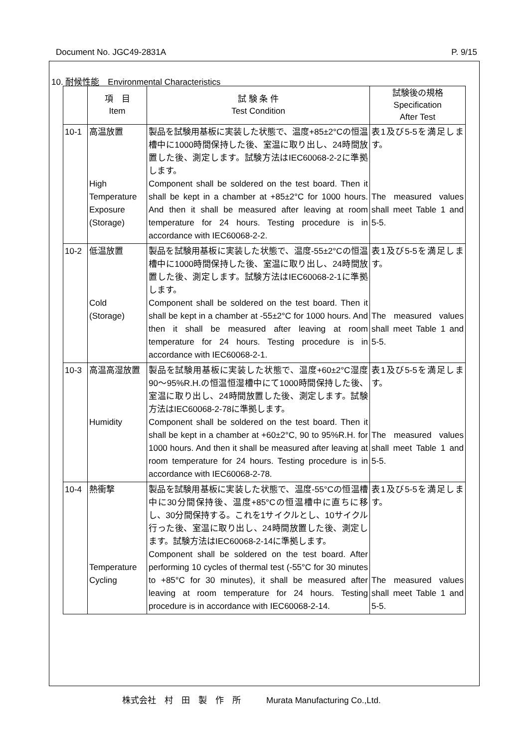Document No. JGC49-2831A P. 9/15
10. 耐候性能　Environmental Characteristics
| | 項 目 Item | 試 験 条 件 Test Condition | 試験後の規格 Specification After Test |
| --- | --- | --- | --- |
| 10-1 | 高温放置 High Temperature Exposure (Storage) | 製品を試験用基板に実装した状態で、温度+85±2°Cの恒温槽中に1000時間保持した後、室温に取り出し、24時間放置した後、測定します。試験方法はIEC60068-2-2に準拠します。 Component shall be soldered on the test board. Then it shall be kept in a chamber at +85±2°C for 1000 hours. And then it shall be measured after leaving at room temperature for 24 hours. Testing procedure is in accordance with IEC60068-2-2. | 表1及び5-5を満足します。 The measured values shall meet Table 1 and 5-5. |
| 10-2 | 低温放置 Cold (Storage) | 製品を試験用基板に実装した状態で、温度-55±2°Cの恒温槽中に1000時間保持した後、室温に取り出し、24時間放置した後、測定します。試験方法はIEC60068-2-1に準拠します。 Component shall be soldered on the test board. Then it shall be kept in a chamber at -55±2°C for 1000 hours. And then it shall be measured after leaving at room temperature for 24 hours. Testing procedure is in accordance with IEC60068-2-1. | 表1及び5-5を満足します。 The measured values shall meet Table 1 and 5-5. |
| 10-3 | 高温高湿放置 Humidity | 製品を試験用基板に実装した状態で、温度+60±2°C湿度90～95%R.H.の恒温恒湿槽中にて1000時間保持した後、室温に取り出し、24時間放置した後、測定します。試験方法はIEC60068-2-78に準拠します。 Component shall be soldered on the test board. Then it shall be kept in a chamber at +60±2°C, 90 to 95%R.H. for 1000 hours. And then it shall be measured after leaving at room temperature for 24 hours. Testing procedure is in accordance with IEC60068-2-78. | 表1及び5-5を満足します。 The measured values shall meet Table 1 and 5-5. |
| 10-4 | 熱衝撃 Temperature Cycling | 製品を試験用基板に実装した状態で、温度-55°Cの恒温槽中に30分間保持後、温度+85°Cの恒温槽中に直ちに移し、30分間保持する。これを1サイクルとし、10サイクル行った後、室温に取り出し、24時間放置した後、測定します。試験方法はIEC60068-2-14に準拠します。 Component shall be soldered on the test board. After performing 10 cycles of thermal test (-55°C for 30 minutes to +85°C for 30 minutes), it shall be measured after leaving at room temperature for 24 hours. Testing procedure is in accordance with IEC60068-2-14. | 表1及び5-5を満足します。 The measured values shall meet Table 1 and 5-5. |
株式会社　村　田　製　作　所　　　Murata Manufacturing Co.,Ltd.